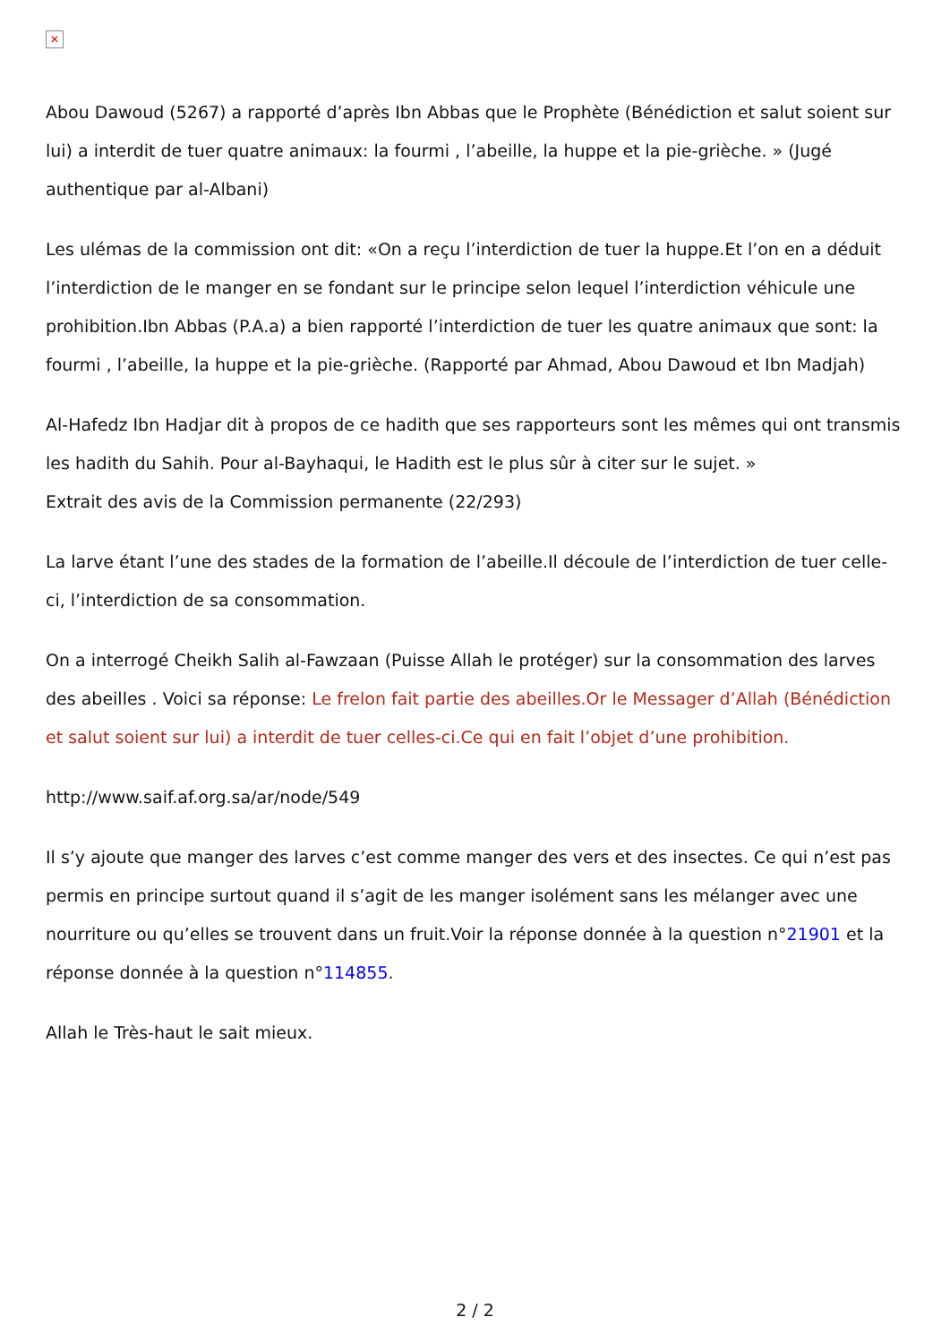✕
Abou Dawoud (5267) a rapporté d’après Ibn Abbas que le Prophète (Bénédiction et salut soient sur lui) a interdit de tuer quatre animaux: la fourmi , l’abeille, la huppe et la pie-grièche. » (Jugé authentique par al-Albani)
Les ulémas de la commission ont dit: «On a reçu l’interdiction de tuer la huppe.Et l’on en a déduit l’interdiction de le manger en se fondant sur le principe selon lequel l’interdiction véhicule une prohibition.Ibn Abbas (P.A.a) a bien rapporté l’interdiction de tuer les quatre animaux que sont: la fourmi , l’abeille, la huppe et la pie-grièche. (Rapporté par Ahmad, Abou Dawoud et Ibn Madjah)
Al-Hafedz Ibn Hadjar dit à propos de ce hadith que ses rapporteurs sont les mêmes qui ont transmis les hadith du Sahih. Pour al-Bayhaqui, le Hadith est le plus sûr à citer sur le sujet. »
Extrait des avis de la Commission permanente (22/293)
La larve étant l’une des stades de la formation de l’abeille.Il découle de l’interdiction de tuer celle-ci, l’interdiction de sa consommation.
On a interrogé Cheikh Salih al-Fawzaan (Puisse Allah le protéger) sur la consommation des larves des abeilles . Voici sa réponse: Le frelon fait partie des abeilles.Or le Messager d’Allah (Bénédiction et salut soient sur lui) a interdit de tuer celles-ci.Ce qui en fait l’objet d’une prohibition.
http://www.saif.af.org.sa/ar/node/549
Il s’y ajoute que manger des larves c’est comme manger des vers et des insectes. Ce qui n’est pas permis en principe surtout quand il s’agit de les manger isolément sans les mélanger avec une nourriture ou qu’elles se trouvent dans un fruit.Voir la réponse donnée à la question n°21901 et la réponse donnée à la question n°114855.
Allah le Très-haut le sait mieux.
2 / 2